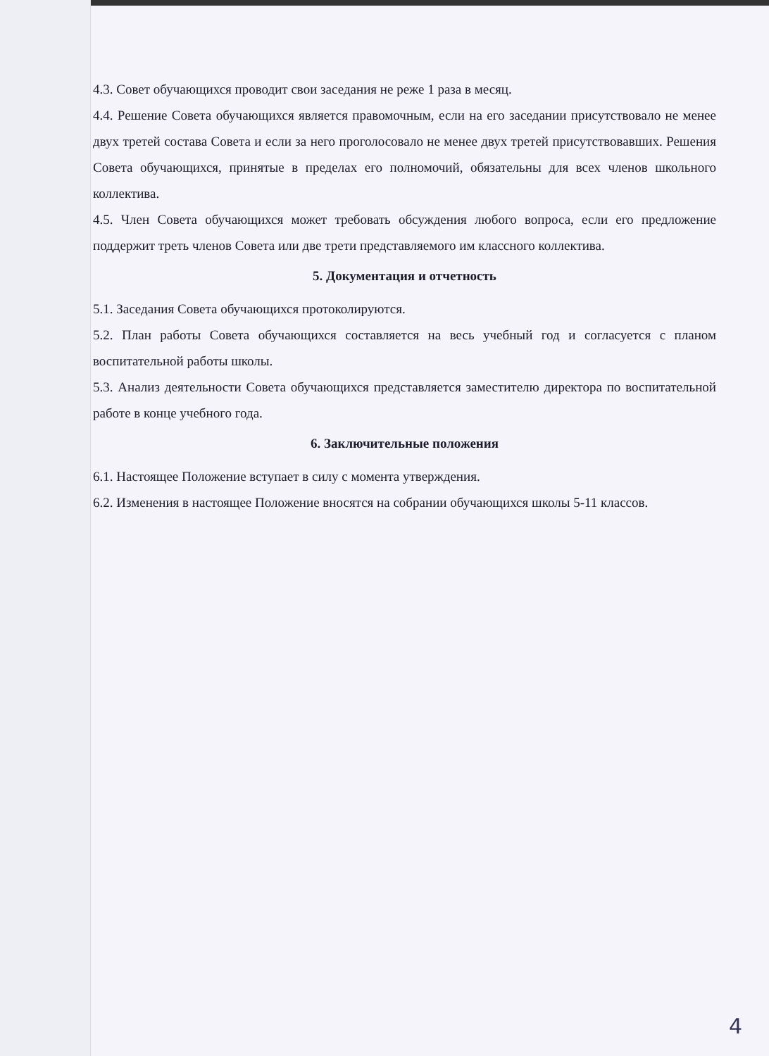4.3. Совет обучающихся проводит свои заседания не реже 1 раза в месяц.
4.4. Решение Совета обучающихся является правомочным, если на его заседании присутствовало не менее двух третей состава Совета и если за него проголосовало не менее двух третей присутствовавших. Решения Совета обучающихся, принятые в пределах его полномочий, обязательны для всех членов школьного коллектива.
4.5. Член Совета обучающихся может требовать обсуждения любого вопроса, если его предложение поддержит треть членов Совета или две трети представляемого им классного коллектива.
5. Документация и отчетность
5.1. Заседания Совета обучающихся протоколируются.
5.2. План работы Совета обучающихся составляется на весь учебный год и согласуется с планом воспитательной работы школы.
5.3. Анализ деятельности Совета обучающихся представляется заместителю директора по воспитательной работе в конце учебного года.
6. Заключительные положения
6.1. Настоящее Положение вступает в силу с момента утверждения.
6.2. Изменения в настоящее Положение вносятся на собрании обучающихся школы 5-11 классов.
4